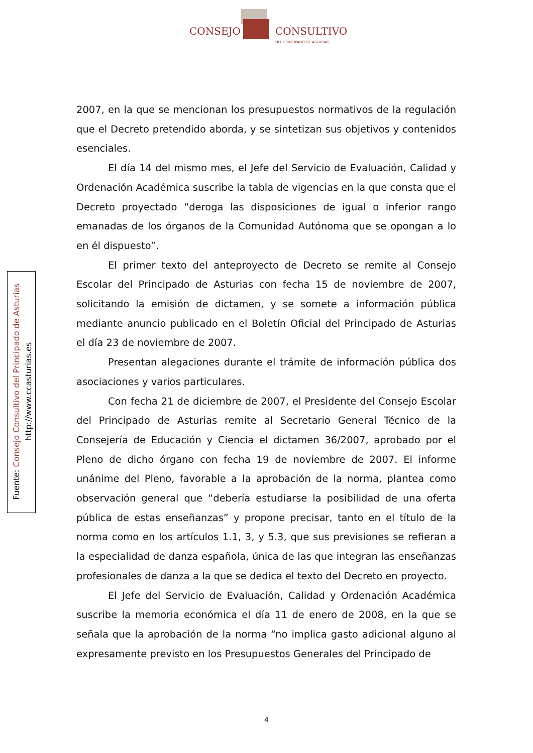CONSEJO CONSULTIVO
DEL PRINCIPADO DE ASTURIAS
Fuente: Consejo Consultivo del Principado de Asturias
http://www.ccasturias.es
2007, en la que se mencionan los presupuestos normativos de la regulación que el Decreto pretendido aborda, y se sintetizan sus objetivos y contenidos esenciales.
El día 14 del mismo mes, el Jefe del Servicio de Evaluación, Calidad y Ordenación Académica suscribe la tabla de vigencias en la que consta que el Decreto proyectado “deroga las disposiciones de igual o inferior rango emanadas de los órganos de la Comunidad Autónoma que se opongan a lo en él dispuesto”.
El primer texto del anteproyecto de Decreto se remite al Consejo Escolar del Principado de Asturias con fecha 15 de noviembre de 2007, solicitando la emisión de dictamen, y se somete a información pública mediante anuncio publicado en el Boletín Oficial del Principado de Asturias el día 23 de noviembre de 2007.
Presentan alegaciones durante el trámite de información pública dos asociaciones y varios particulares.
Con fecha 21 de diciembre de 2007, el Presidente del Consejo Escolar del Principado de Asturias remite al Secretario General Técnico de la Consejería de Educación y Ciencia el dictamen 36/2007, aprobado por el Pleno de dicho órgano con fecha 19 de noviembre de 2007. El informe unánime del Pleno, favorable a la aprobación de la norma, plantea como observación general que “debería estudiarse la posibilidad de una oferta pública de estas enseñanzas” y propone precisar, tanto en el título de la norma como en los artículos 1.1, 3, y 5.3, que sus previsiones se refieran a la especialidad de danza española, única de las que integran las enseñanzas profesionales de danza a la que se dedica el texto del Decreto en proyecto.
El Jefe del Servicio de Evaluación, Calidad y Ordenación Académica suscribe la memoria económica el día 11 de enero de 2008, en la que se señala que la aprobación de la norma “no implica gasto adicional alguno al expresamente previsto en los Presupuestos Generales del Principado de
4